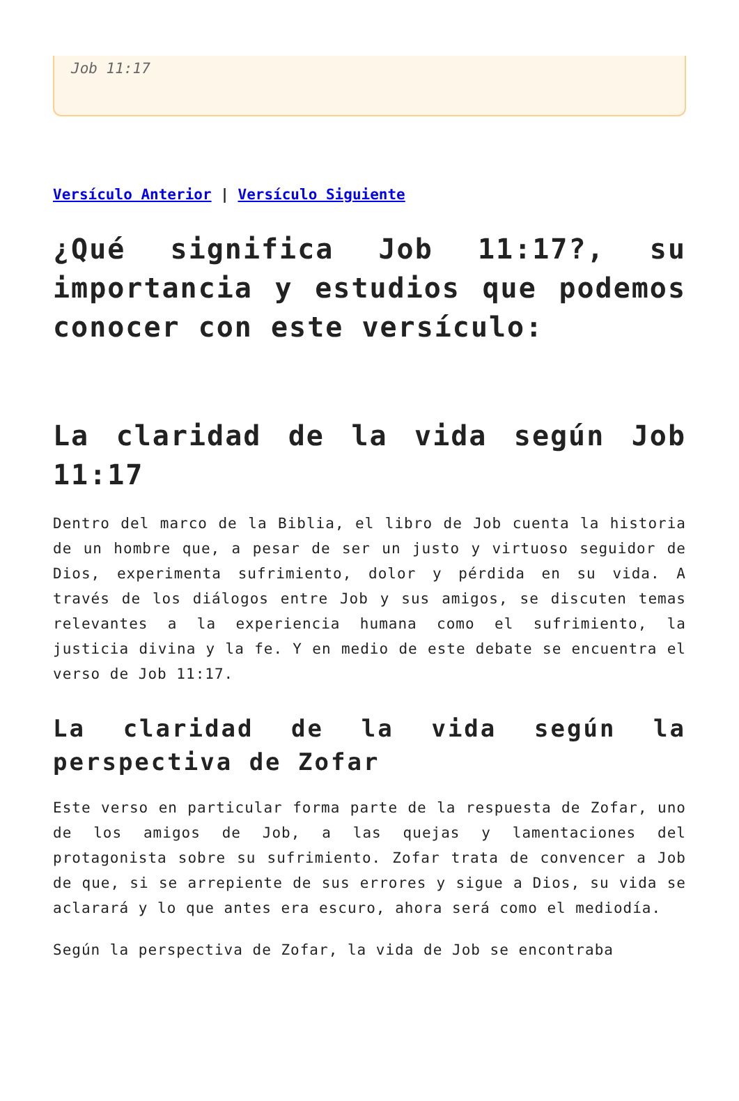Job 11:17
Versículo Anterior | Versículo Siguiente
¿Qué significa Job 11:17?, su importancia y estudios que podemos conocer con este versículo:
La claridad de la vida según Job 11:17
Dentro del marco de la Biblia, el libro de Job cuenta la historia de un hombre que, a pesar de ser un justo y virtuoso seguidor de Dios, experimenta sufrimiento, dolor y pérdida en su vida. A través de los diálogos entre Job y sus amigos, se discuten temas relevantes a la experiencia humana como el sufrimiento, la justicia divina y la fe. Y en medio de este debate se encuentra el verso de Job 11:17.
La claridad de la vida según la perspectiva de Zofar
Este verso en particular forma parte de la respuesta de Zofar, uno de los amigos de Job, a las quejas y lamentaciones del protagonista sobre su sufrimiento. Zofar trata de convencer a Job de que, si se arrepiente de sus errores y sigue a Dios, su vida se aclarará y lo que antes era escuro, ahora será como el mediodía.
Según la perspectiva de Zofar, la vida de Job se encontraba